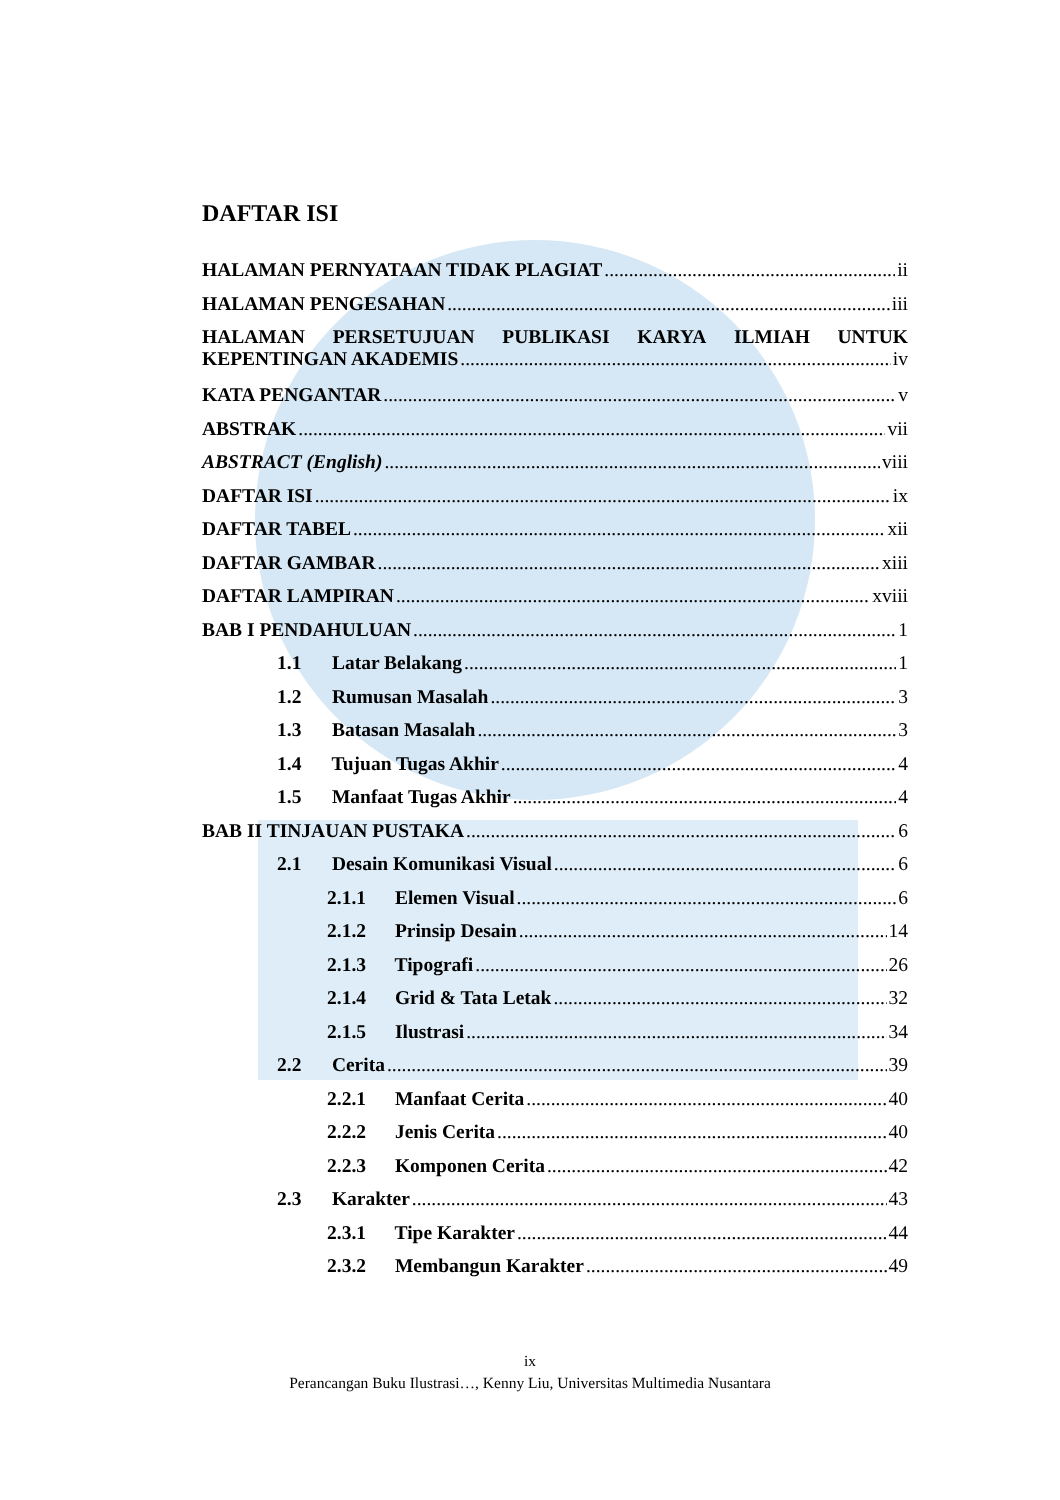DAFTAR ISI
HALAMAN PERNYATAAN TIDAK PLAGIAT ii
HALAMAN PENGESAHAN iii
HALAMAN PERSETUJUAN PUBLIKASI KARYA ILMIAH UNTUK
KEPENTINGAN AKADEMIS iv
KATA PENGANTAR v
ABSTRAK vii
ABSTRACT (English) viii
DAFTAR ISI ix
DAFTAR TABEL xii
DAFTAR GAMBAR xiii
DAFTAR LAMPIRAN xviii
BAB I PENDAHULUAN 1
1.1 Latar Belakang 1
1.2 Rumusan Masalah 3
1.3 Batasan Masalah 3
1.4 Tujuan Tugas Akhir 4
1.5 Manfaat Tugas Akhir 4
BAB II TINJAUAN PUSTAKA 6
2.1 Desain Komunikasi Visual 6
2.1.1 Elemen Visual 6
2.1.2 Prinsip Desain 14
2.1.3 Tipografi 26
2.1.4 Grid & Tata Letak 32
2.1.5 Ilustrasi 34
2.2 Cerita 39
2.2.1 Manfaat Cerita 40
2.2.2 Jenis Cerita 40
2.2.3 Komponen Cerita 42
2.3 Karakter 43
2.3.1 Tipe Karakter 44
2.3.2 Membangun Karakter 49
ix
Perancangan Buku Ilustrasi…, Kenny Liu, Universitas Multimedia Nusantara